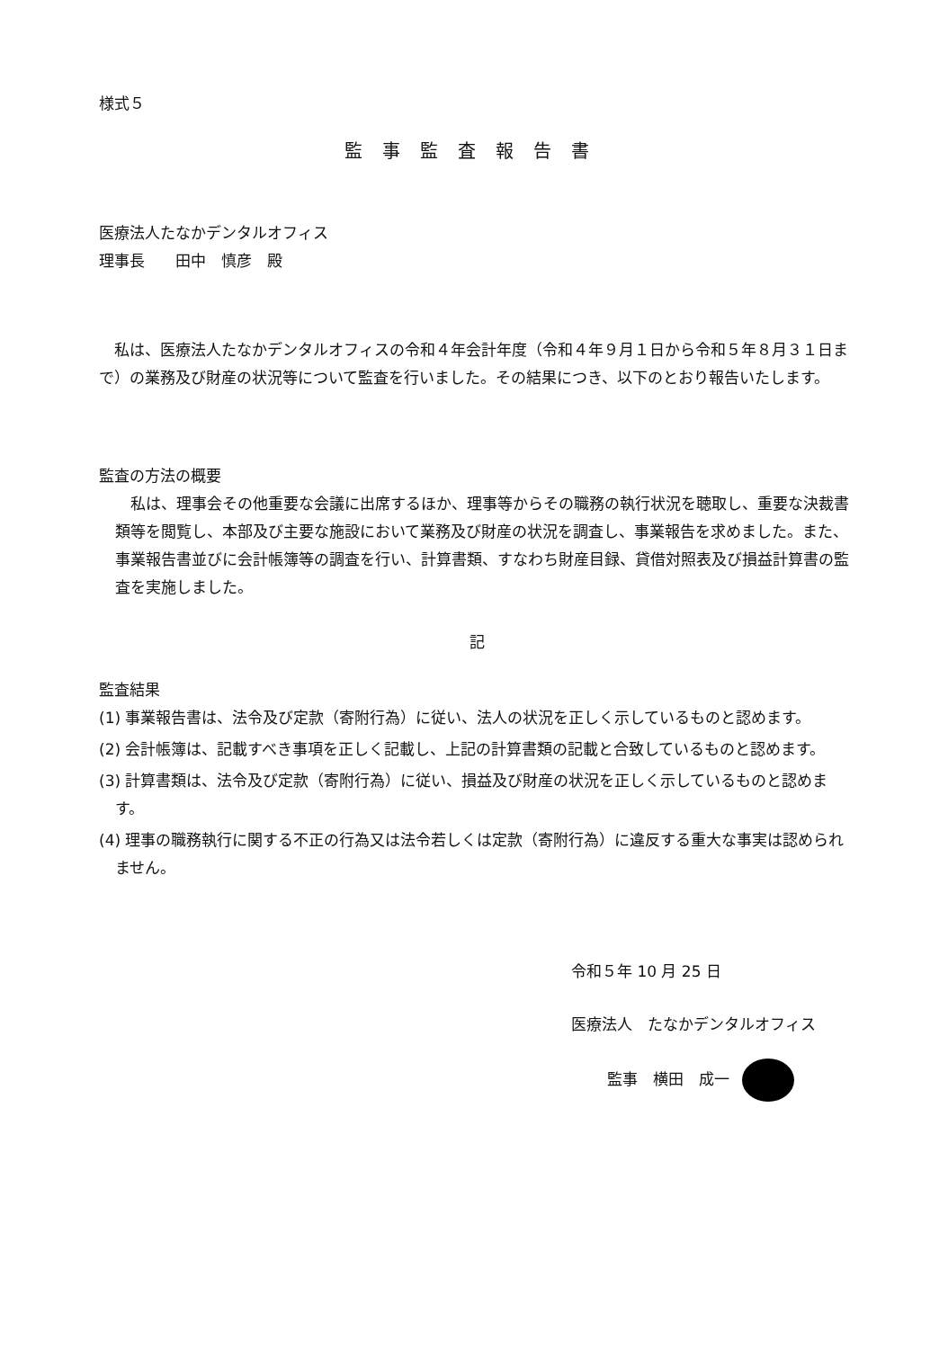様式５
監事監査報告書
医療法人たなかデンタルオフィス
理事長　　田中　慎彦　殿
　私は、医療法人たなかデンタルオフィスの令和４年会計年度（令和４年９月１日から令和５年８月３１日まで）の業務及び財産の状況等について監査を行いました。その結果につき、以下のとおり報告いたします。
監査の方法の概要
　私は、理事会その他重要な会議に出席するほか、理事等からその職務の執行状況を聴取し、重要な決裁書類等を閲覧し、本部及び主要な施設において業務及び財産の状況を調査し、事業報告を求めました。また、事業報告書並びに会計帳簿等の調査を行い、計算書類、すなわち財産目録、貸借対照表及び損益計算書の監査を実施しました。
記
監査結果
(1) 事業報告書は、法令及び定款（寄附行為）に従い、法人の状況を正しく示しているものと認めます。
(2) 会計帳簿は、記載すべき事項を正しく記載し、上記の計算書類の記載と合致しているものと認めます。
(3) 計算書類は、法令及び定款（寄附行為）に従い、損益及び財産の状況を正しく示しているものと認めます。
(4) 理事の職務執行に関する不正の行為又は法令若しくは定款（寄附行為）に違反する重大な事実は認められません。
令和５年 10 月 25 日
医療法人　たなかデンタルオフィス
監事　横田　成一